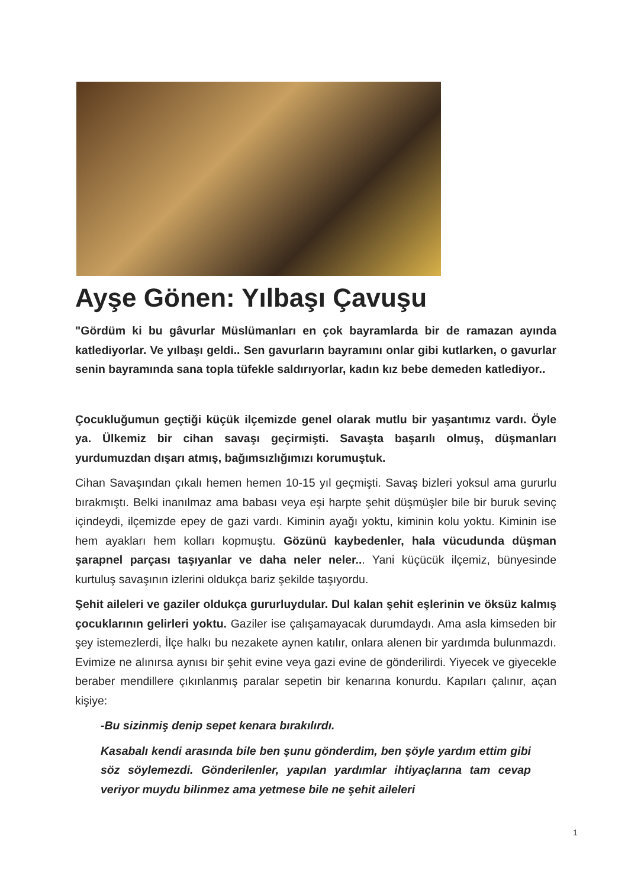Ayşe Gönen: Yılbaşı Çavuşu
"Gördüm ki bu gâvurlar Müslümanları en çok bayramlarda bir de ramazan ayında katlediyorlar. Ve yılbaşı geldi.. Sen gavurların bayramını onlar gibi kutlarken, o gavurlar senin bayramında sana topla tüfekle saldırıyorlar, kadın kız bebe demeden katlediyor..
Çocukluğumun geçtiği küçük ilçemizde genel olarak mutlu bir yaşantımız vardı. Öyle ya. Ülkemiz bir cihan savaşı geçirmişti. Savaşta başarılı olmuş, düşmanları yurdumuzdan dışarı atmış, bağımsızlığımızı korumuştuk.
Cihan Savaşından çıkalı hemen hemen 10-15 yıl geçmişti. Savaş bizleri yoksul ama gururlu bırakmıştı. Belki inanılmaz ama babası veya eşi harpte şehit düşmüşler bile bir buruk sevinç içindeydi, ilçemizde epey de gazi vardı. Kiminin ayağı yoktu, kiminin kolu yoktu. Kiminin ise hem ayakları hem kolları kopmuştu. Gözünü kaybedenler, hala vücudunda düşman şarapnel parçası taşıyanlar ve daha neler neler... Yani küçücük ilçemiz, bünyesinde kurtuluş savaşının izlerini oldukça bariz şekilde taşıyordu.
Şehit aileleri ve gaziler oldukça gururluydular. Dul kalan şehit eşlerinin ve öksüz kalmış çocuklarının gelirleri yoktu. Gaziler ise çalışamayacak durumdaydı. Ama asla kimseden bir şey istemezlerdi, İlçe halkı bu nezakete aynen katılır, onlara alenen bir yardımda bulunmazdı. Evimize ne alınırsa aynısı bir şehit evine veya gazi evine de gönderilirdi. Yiyecek ve giyecekle beraber mendillere çıkınlanmış paralar sepetin bir kenarına konurdu. Kapıları çalınır, açan kişiye:
-Bu sizinmiş denip sepet kenara bırakılırdı.
Kasabalı kendi arasında bile ben şunu gönderdim, ben şöyle yardım ettim gibi söz söylemezdi. Gönderilenler, yapılan yardımlar ihtiyaçlarına tam cevap veriyor muydu bilinmez ama yetmese bile ne şehit aileleri
1